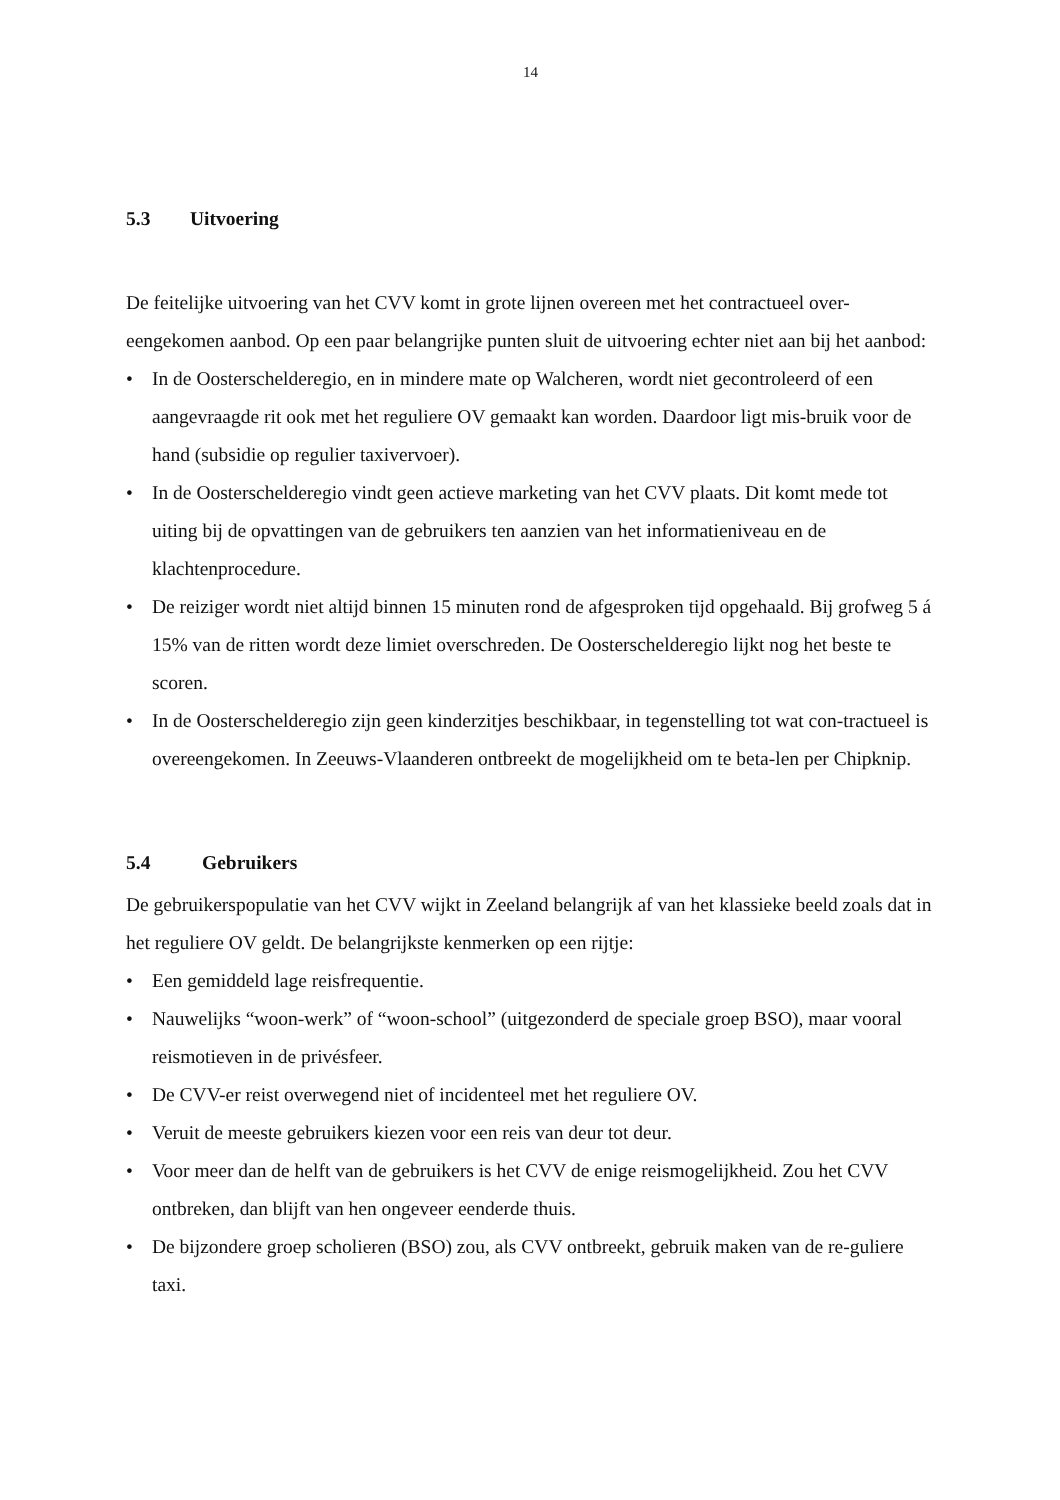14
5.3 Uitvoering
De feitelijke uitvoering van het CVV komt in grote lijnen overeen met het contractueel over-eengekomen aanbod. Op een paar belangrijke punten sluit de uitvoering echter niet aan bij het aanbod:
• In de Oosterschelderegio, en in mindere mate op Walcheren, wordt niet gecontroleerd of een aangevraagde rit ook met het reguliere OV gemaakt kan worden. Daardoor ligt mis-bruik voor de hand (subsidie op regulier taxivervoer).
• In de Oosterschelderegio vindt geen actieve marketing van het CVV plaats. Dit komt mede tot uiting bij de opvattingen van de gebruikers ten aanzien van het informatieniveau en de klachtenprocedure.
• De reiziger wordt niet altijd binnen 15 minuten rond de afgesproken tijd opgehaald. Bij grofweg 5 á 15% van de ritten wordt deze limiet overschreden. De Oosterschelderegio lijkt nog het beste te scoren.
• In de Oosterschelderegio zijn geen kinderzitjes beschikbaar, in tegenstelling tot wat con-tractueel is overeengekomen. In Zeeuws-Vlaanderen ontbreekt de mogelijkheid om te beta-len per Chipknip.
5.4 Gebruikers
De gebruikerspopulatie van het CVV wijkt in Zeeland belangrijk af van het klassieke beeld zoals dat in het reguliere OV geldt. De belangrijkste kenmerken op een rijtje:
• Een gemiddeld lage reisfrequentie.
• Nauwelijks “woon-werk” of “woon-school” (uitgezonderd de speciale groep BSO), maar vooral reismotieven in de privésfeer.
• De CVV-er reist overwegend niet of incidenteel met het reguliere OV.
• Veruit de meeste gebruikers kiezen voor een reis van deur tot deur.
• Voor meer dan de helft van de gebruikers is het CVV de enige reismogelijkheid. Zou het CVV ontbreken, dan blijft van hen ongeveer eenderde thuis.
• De bijzondere groep scholieren (BSO) zou, als CVV ontbreekt, gebruik maken van de re-guliere taxi.